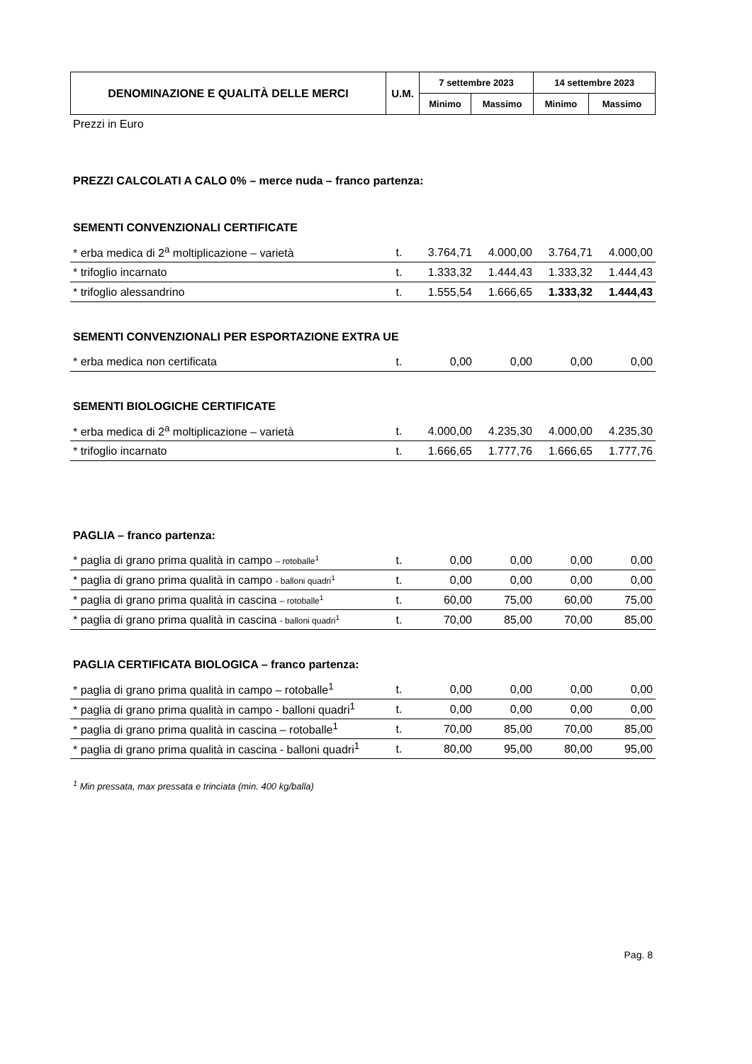| DENOMINAZIONE E QUALITÀ DELLE MERCI | U.M. | 7 settembre 2023 | | 14 settembre 2023 | |
| --- | --- | --- | --- | --- | --- |
| | | Minimo | Massimo | Minimo | Massimo |
Prezzi in Euro
PREZZI CALCOLATI A CALO 0% – merce nuda – franco partenza:
SEMENTI CONVENZIONALI CERTIFICATE
| * erba medica di 2<sup>a</sup> moltiplicazione – varietà | t. | 3.764,71 | 4.000,00 | 3.764,71 | 4.000,00 |
| * trifoglio incarnato | t. | 1.333,32 | 1.444,43 | 1.333,32 | 1.444,43 |
| * trifoglio alessandrino | t. | 1.555,54 | 1.666,65 | 1.333,32 | 1.444,43 |
SEMENTI CONVENZIONALI PER ESPORTAZIONE EXTRA UE
| * erba medica non certificata | t. | 0,00 | 0,00 | 0,00 | 0,00 |
SEMENTI BIOLOGICHE CERTIFICATE
| * erba medica di 2<sup>a</sup> moltiplicazione – varietà | t. | 4.000,00 | 4.235,30 | 4.000,00 | 4.235,30 |
| * trifoglio incarnato | t. | 1.666,65 | 1.777,76 | 1.666,65 | 1.777,76 |
PAGLIA – franco partenza:
| * paglia di grano prima qualità in campo – rotoballe<sup>1</sup> | t. | 0,00 | 0,00 | 0,00 | 0,00 |
| * paglia di grano prima qualità in campo - balloni quadri<sup>1</sup> | t. | 0,00 | 0,00 | 0,00 | 0,00 |
| * paglia di grano prima qualità in cascina – rotoballe<sup>1</sup> | t. | 60,00 | 75,00 | 60,00 | 75,00 |
| * paglia di grano prima qualità in cascina - balloni quadri<sup>1</sup> | t. | 70,00 | 85,00 | 70,00 | 85,00 |
PAGLIA CERTIFICATA BIOLOGICA – franco partenza:
| * paglia di grano prima qualità in campo – rotoballe<sup>1</sup> | t. | 0,00 | 0,00 | 0,00 | 0,00 |
| * paglia di grano prima qualità in campo - balloni quadri<sup>1</sup> | t. | 0,00 | 0,00 | 0,00 | 0,00 |
| * paglia di grano prima qualità in cascina – rotoballe<sup>1</sup> | t. | 70,00 | 85,00 | 70,00 | 85,00 |
| * paglia di grano prima qualità in cascina - balloni quadri<sup>1</sup> | t. | 80,00 | 95,00 | 80,00 | 95,00 |
<sup>1</sup> Min pressata, max pressata e trinciata (min. 400 kg/balla)
Pag. 8